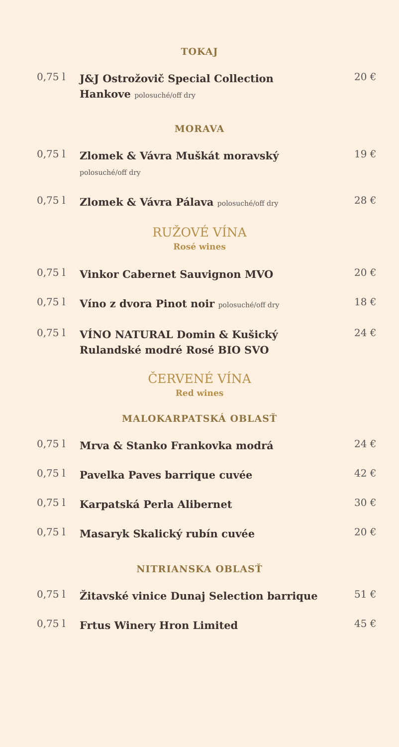TOKAJ
0,75 l
J&J Ostrožovič Special Collection
Hankove polosuché/off dry
20 €
MORAVA
0,75 l
Zlomek & Vávra Muškát moravský
polosuché/off dry
19 €
0,75 l
Zlomek & Vávra Pálava polosuché/off dry
28 €
RUŽOVÉ VÍNA
Rosé wines
0,75 l
Vinkor Cabernet Sauvignon MVO
20 €
0,75 l
Víno z dvora Pinot noir polosuché/off dry
18 €
0,75 l
VÍNO NATURAL Domin & Kušický
Rulandské modré Rosé BIO SVO
24 €
ČERVENÉ VÍNA
Red wines
MALOKARPATSKÁ OBLASŤ
0,75 l
Mrva & Stanko Frankovka modrá
24 €
0,75 l
Pavelka Paves barrique cuvée
42 €
0,75 l
Karpatská Perla Alibernet
30 €
0,75 l
Masaryk Skalický rubín cuvée
20 €
NITRIANSKA OBLASŤ
0,75 l
Žitavské vinice Dunaj Selection barrique
51 €
0,75 l
Frtus Winery Hron Limited
45 €